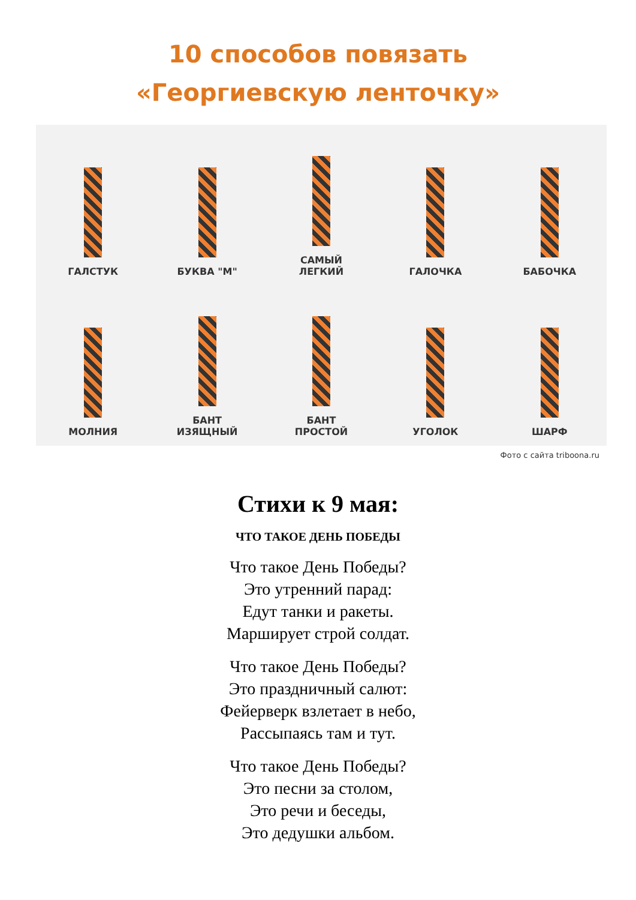10 способов повязать
«Георгиевскую ленточку»
ГАЛСТУК
БУКВА "М"
САМЫЙ
ЛЕГКИЙ
ГАЛОЧКА
БАБОЧКА
МОЛНИЯ
БАНТ
ИЗЯЩНЫЙ
БАНТ
ПРОСТОЙ
УГОЛОК
ШАРФ
Фото с сайта triboona.ru
Стихи к 9 мая:
ЧТО ТАКОЕ ДЕНЬ ПОБЕДЫ
Что такое День Победы?
Это утренний парад:
Едут танки и ракеты.
Марширует строй солдат.
Что такое День Победы?
Это праздничный салют:
Фейерверк взлетает в небо,
Рассыпаясь там и тут.
Что такое День Победы?
Это песни за столом,
Это речи и беседы,
Это дедушки альбом.